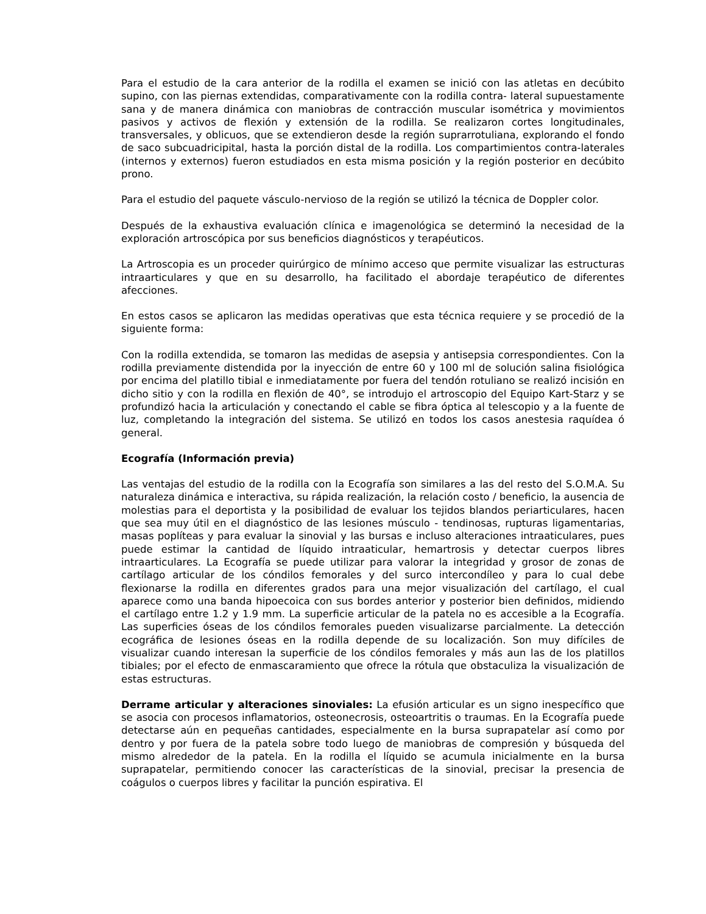Para el estudio de la cara anterior de la rodilla el examen se inició con las atletas en decúbito supino, con las piernas extendidas, comparativamente con la rodilla contra- lateral supuestamente sana y de manera dinámica con maniobras de contracción muscular isométrica y movimientos pasivos y activos de flexión y extensión de la rodilla. Se realizaron cortes longitudinales, transversales, y oblicuos, que se extendieron desde la región suprarrotuliana, explorando el fondo de saco subcuadricipital, hasta la porción distal de la rodilla. Los compartimientos contra-laterales (internos y externos) fueron estudiados en esta misma posición y la región posterior en decúbito prono.
Para el estudio del paquete vásculo-nervioso de la región se utilizó la técnica de Doppler color.
Después de la exhaustiva evaluación clínica e imagenológica se determinó la necesidad de la exploración artroscópica por sus beneficios diagnósticos y terapéuticos.
La Artroscopia es un proceder quirúrgico de mínimo acceso que permite visualizar las estructuras intraarticulares y que en su desarrollo, ha facilitado el abordaje terapéutico de diferentes afecciones.
En estos casos se aplicaron las medidas operativas que esta técnica requiere y se procedió de la siguiente forma:
Con la rodilla extendida, se tomaron las medidas de asepsia y antisepsia correspondientes. Con la rodilla previamente distendida por la inyección de entre 60 y 100 ml de solución salina fisiológica por encima del platillo tibial e inmediatamente por fuera del tendón rotuliano se realizó incisión en dicho sitio y con la rodilla en flexión de 40°, se introdujo el artroscopio del Equipo Kart-Starz y se profundizó hacia la articulación y conectando el cable se fibra óptica al telescopio y a la fuente de luz, completando la integración del sistema. Se utilizó en todos los casos anestesia raquídea ó general.
Ecografía (Información previa)
Las ventajas del estudio de la rodilla con la Ecografía son similares a las del resto del S.O.M.A. Su naturaleza dinámica e interactiva, su rápida realización, la relación costo / beneficio, la ausencia de molestias para el deportista y la posibilidad de evaluar los tejidos blandos periarticulares, hacen que sea muy útil en el diagnóstico de las lesiones músculo - tendinosas, rupturas ligamentarias, masas poplíteas y para evaluar la sinovial y las bursas e incluso alteraciones intraaticulares, pues puede estimar la cantidad de líquido intraaticular, hemartrosis y detectar cuerpos libres intraarticulares. La Ecografía se puede utilizar para valorar la integridad y grosor de zonas de cartílago articular de los cóndilos femorales y del surco intercondíleo y para lo cual debe flexionarse la rodilla en diferentes grados para una mejor visualización del cartílago, el cual aparece como una banda hipoecoica con sus bordes anterior y posterior bien definidos, midiendo el cartílago entre 1.2 y 1.9 mm. La superficie articular de la patela no es accesible a la Ecografía. Las superficies óseas de los cóndilos femorales pueden visualizarse parcialmente. La detección ecográfica de lesiones óseas en la rodilla depende de su localización. Son muy difíciles de visualizar cuando interesan la superficie de los cóndilos femorales y más aun las de los platillos tibiales; por el efecto de enmascaramiento que ofrece la rótula que obstaculiza la visualización de estas estructuras.
Derrame articular y alteraciones sinoviales: La efusión articular es un signo inespecífico que se asocia con procesos inflamatorios, osteonecrosis, osteoartritis o traumas. En la Ecografía puede detectarse aún en pequeñas cantidades, especialmente en la bursa suprapatelar así como por dentro y por fuera de la patela sobre todo luego de maniobras de compresión y búsqueda del mismo alrededor de la patela. En la rodilla el líquido se acumula inicialmente en la bursa suprapatelar, permitiendo conocer las características de la sinovial, precisar la presencia de coágulos o cuerpos libres y facilitar la punción espirativa. El